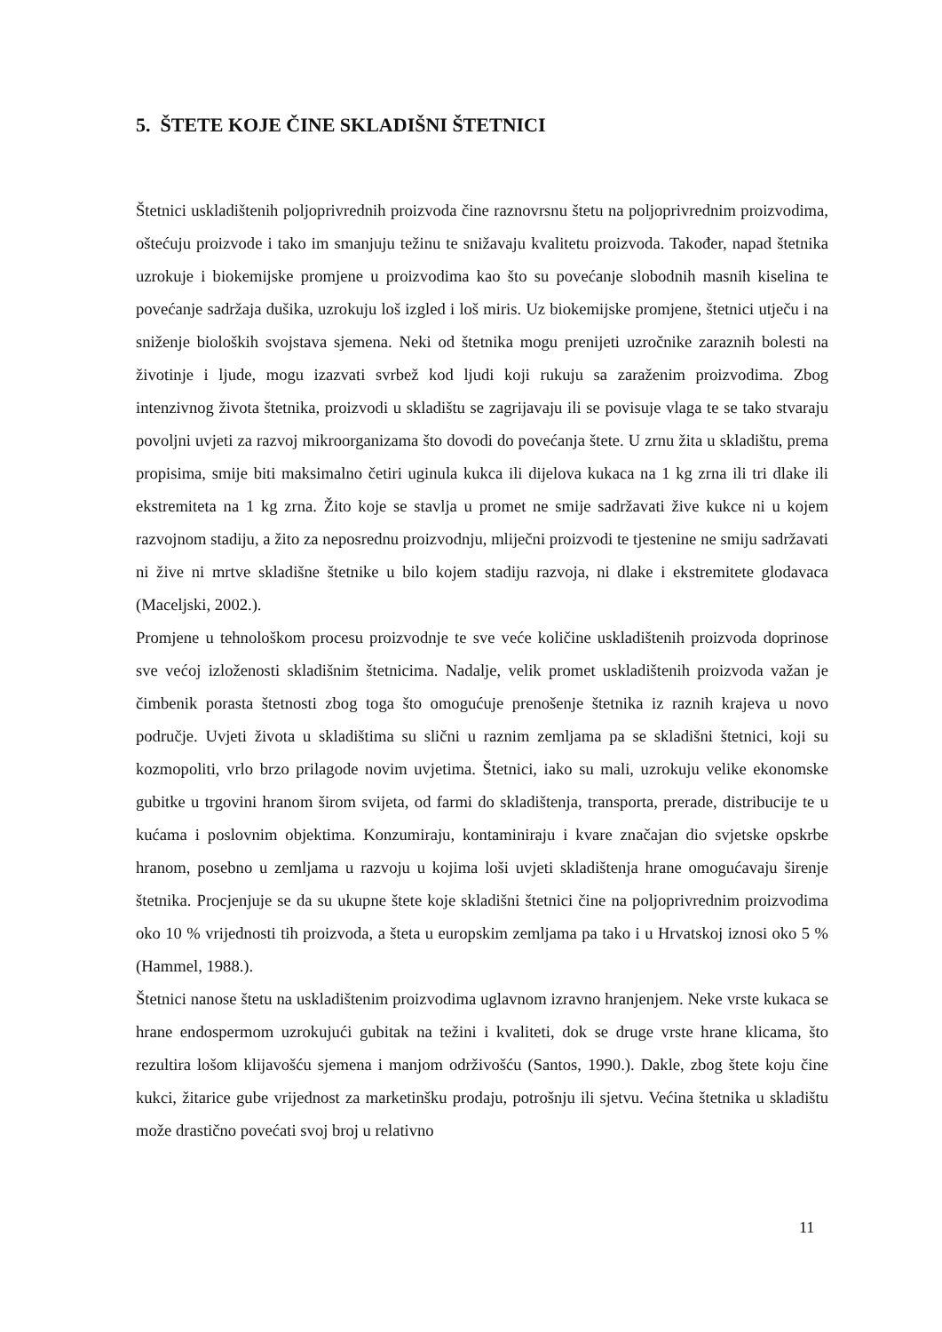5. ŠTETE KOJE ČINE SKLADIŠNI ŠTETNICI
Štetnici uskladištenih poljoprivrednih proizvoda čine raznovrsnu štetu na poljoprivrednim proizvodima, oštećuju proizvode i tako im smanjuju težinu te snižavaju kvalitetu proizvoda. Također, napad štetnika uzrokuje i biokemijske promjene u proizvodima kao što su povećanje slobodnih masnih kiselina te povećanje sadržaja dušika, uzrokuju loš izgled i loš miris. Uz biokemijske promjene, štetnici utječu i na sniženje bioloških svojstava sjemena. Neki od štetnika mogu prenijeti uzročnike zaraznih bolesti na životinje i ljude, mogu izazvati svrbež kod ljudi koji rukuju sa zaraženim proizvodima. Zbog intenzivnog života štetnika, proizvodi u skladištu se zagrijavaju ili se povisuje vlaga te se tako stvaraju povoljni uvjeti za razvoj mikroorganizama što dovodi do povećanja štete. U zrnu žita u skladištu, prema propisima, smije biti maksimalno četiri uginula kukca ili dijelova kukaca na 1 kg zrna ili tri dlake ili ekstremiteta na 1 kg zrna. Žito koje se stavlja u promet ne smije sadržavati žive kukce ni u kojem razvojnom stadiju, a žito za neposrednu proizvodnju, mliječni proizvodi te tjestenine ne smiju sadržavati ni žive ni mrtve skladišne štetnike u bilo kojem stadiju razvoja, ni dlake i ekstremitete glodavaca (Maceljski, 2002.).
Promjene u tehnološkom procesu proizvodnje te sve veće količine uskladištenih proizvoda doprinose sve većoj izloženosti skladišnim štetnicima. Nadalje, velik promet uskladištenih proizvoda važan je čimbenik porasta štetnosti zbog toga što omogućuje prenošenje štetnika iz raznih krajeva u novo područje. Uvjeti života u skladištima su slični u raznim zemljama pa se skladišni štetnici, koji su kozmopoliti, vrlo brzo prilagode novim uvjetima. Štetnici, iako su mali, uzrokuju velike ekonomske gubitke u trgovini hranom širom svijeta, od farmi do skladištenja, transporta, prerade, distribucije te u kućama i poslovnim objektima. Konzumiraju, kontaminiraju i kvare značajan dio svjetske opskrbe hranom, posebno u zemljama u razvoju u kojima loši uvjeti skladištenja hrane omogućavaju širenje štetnika. Procjenjuje se da su ukupne štete koje skladišni štetnici čine na poljoprivrednim proizvodima oko 10 % vrijednosti tih proizvoda, a šteta u europskim zemljama pa tako i u Hrvatskoj iznosi oko 5 % (Hammel, 1988.).
Štetnici nanose štetu na uskladištenim proizvodima uglavnom izravno hranjenjem. Neke vrste kukaca se hrane endospermom uzrokujući gubitak na težini i kvaliteti, dok se druge vrste hrane klicama, što rezultira lošom klijavošću sjemena i manjom održivošću (Santos, 1990.). Dakle, zbog štete koju čine kukci, žitarice gube vrijednost za marketinšku prodaju, potrošnju ili sjetvu. Većina štetnika u skladištu može drastično povećati svoj broj u relativno
11